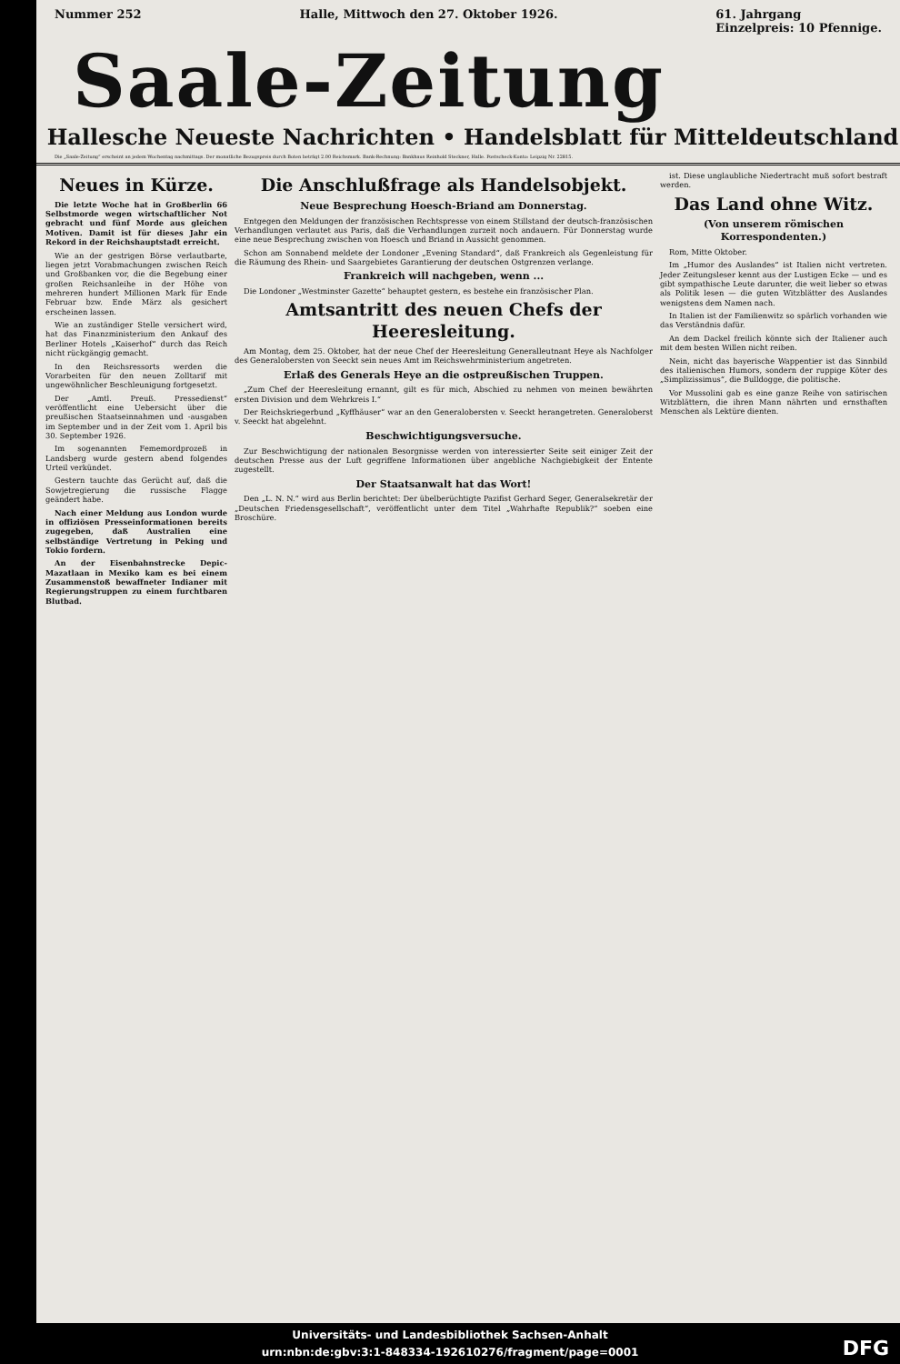Nummer 252 Halle, Mittwoch den 27. Oktober 1926. 61. Jahrgang
Einzelpreis: 10 Pfennige.
Saale-Zeitung
Hallesche Neueste Nachrichten • Handelsblatt für Mitteldeutschland
Die „Saale-Zeitung“ erscheint an jedem Wochentag nachmittags. Der monatliche Bezugspreis durch Boten beträgt 2.00 Reichsmark. Bank-Rechnung: Bankhaus Reinhold Steckner, Halle. Postscheck-Konto: Leipzig Nr. 22815.
Neues in Kürze.
Die letzte Woche hat in Großberlin 66 Selbstmorde wegen wirtschaftlicher Not gebracht und fünf Morde aus gleichen Motiven. Damit ist für dieses Jahr ein Rekord in der Reichshauptstadt erreicht.
Wie an der gestrigen Börse verlautbarte, liegen jetzt Vorabmachungen zwischen Reich und Großbanken vor, die die Begebung einer großen Reichsanleihe in der Höhe von mehreren hundert Millionen Mark für Ende Februar bzw. Ende März als gesichert erscheinen lassen.
Wie an zuständiger Stelle versichert wird, hat das Finanzministerium den Ankauf des Berliner Hotels „Kaiserhof“ durch das Reich nicht rückgängig gemacht.
In den Reichsressorts werden die Vorarbeiten für den neuen Zolltarif mit ungewöhnlicher Beschleunigung fortgesetzt.
Der „Amtl. Preuß. Pressedienst“ veröffentlicht eine Uebersicht über die preußischen Staatseinnahmen und -ausgaben im September und in der Zeit vom 1. April bis 30. September 1926.
Im sogenannten Fememordprozeß in Landsberg wurde gestern abend folgendes Urteil verkündet.
Gestern tauchte das Gerücht auf, daß die Sowjetregierung die russische Flagge geändert habe.
Nach einer Meldung aus London wurde in offiziösen Presseinformationen bereits zugegeben, daß Australien eine selbständige Vertretung in Peking und Tokio fordern.
An der Eisenbahnstrecke Depic-Mazatlaan in Mexiko kam es bei einem Zusammenstoß bewaffneter Indianer mit Regierungstruppen zu einem furchtbaren Blutbad.
Die Anschlußfrage als Handelsobjekt.
Neue Besprechung Hoesch-Briand am Donnerstag.
Entgegen den Meldungen der französischen Rechtspresse von einem Stillstand der deutsch-französischen Verhandlungen verlautet aus Paris, daß die Verhandlungen zurzeit noch andauern. Für Donnerstag wurde eine neue Besprechung zwischen von Hoesch und Briand in Aussicht genommen.
Schon am Sonnabend meldete der Londoner „Evening Standard“, daß Frankreich als Gegenleistung für die Räumung des Rhein- und Saargebietes Garantierung der deutschen Ostgrenzen verlange.
Frankreich will nachgeben, wenn ...
Die Londoner „Westminster Gazette“ behauptet gestern, es bestehe ein französischer Plan.
Amtsantritt des neuen Chefs der Heeresleitung.
Am Montag, dem 25. Oktober, hat der neue Chef der Heeresleitung Generalleutnant Heye als Nachfolger des Generalobersten von Seeckt sein neues Amt im Reichswehrministerium angetreten.
Erlaß des Generals Heye an die ostpreußischen Truppen.
„Zum Chef der Heeresleitung ernannt, gilt es für mich, Abschied zu nehmen von meinen bewährten ersten Division und dem Wehrkreis I.“
Der Reichskriegerbund „Kyffhäuser“ war an den Generalobersten v. Seeckt herangetreten. Generaloberst v. Seeckt hat abgelehnt.
Beschwichtigungsversuche.
Zur Beschwichtigung der nationalen Besorgnisse werden von interessierter Seite seit einiger Zeit der deutschen Presse aus der Luft gegriffene Informationen über angebliche Nachgiebigkeit der Entente zugestellt.
Der Staatsanwalt hat das Wort!
Den „L. N. N.“ wird aus Berlin berichtet: Der übelberüchtigte Pazifist Gerhard Seger, Generalsekretär der „Deutschen Friedensgesellschaft“, veröffentlicht unter dem Titel „Wahrhafte Republik?“ soeben eine Broschüre.
ist. Diese unglaubliche Niedertracht muß sofort bestraft werden.
Das Land ohne Witz.
(Von unserem römischen Korrespondenten.)
Rom, Mitte Oktober.
Im „Humor des Auslandes“ ist Italien nicht vertreten. Jeder Zeitungsleser kennt aus der Lustigen Ecke — und es gibt sympathische Leute darunter, die weit lieber so etwas als Politik lesen — die guten Witzblätter des Auslandes wenigstens dem Namen nach.
In Italien ist der Familienwitz so spärlich vorhanden wie das Verständnis dafür.
An dem Dackel freilich könnte sich der Italiener auch mit dem besten Willen nicht reiben.
Nein, nicht das bayerische Wappentier ist das Sinnbild des italienischen Humors, sondern der ruppige Köter des „Simplizissimus“, die Bulldogge, die politische.
Vor Mussolini gab es eine ganze Reihe von satirischen Witzblättern, die ihren Mann nährten und ernsthaften Menschen als Lektüre dienten.
Universitäts- und Landesbibliothek Sachsen-Anhalt
urn:nbn:de:gbv:3:1-848334-192610276/fragment/page=0001
DFG